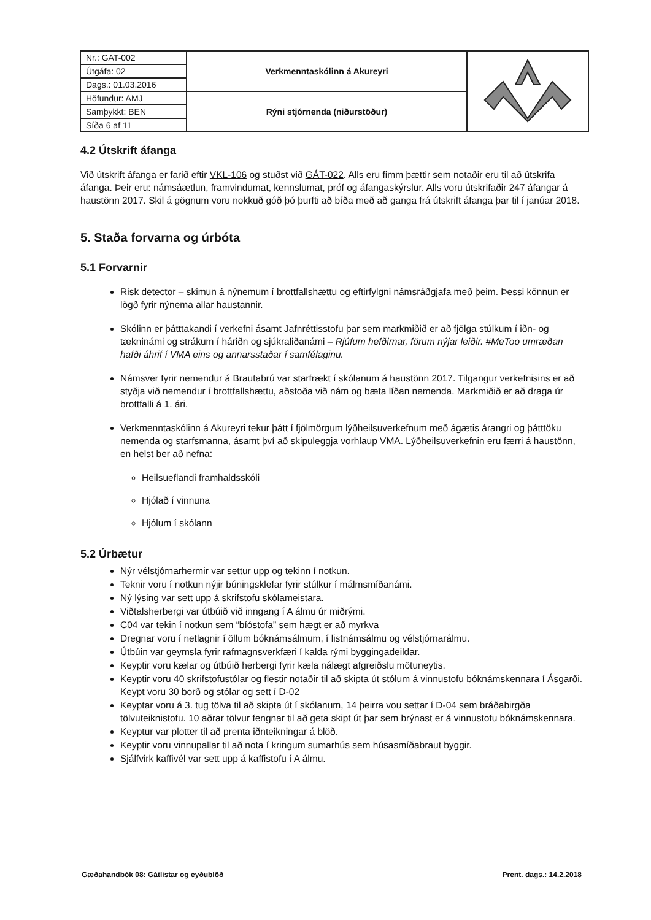| Nr.: GAT-002 | Verkmenntaskólinn á Akureyri | |
| Útgáfa: 02 | | |
| Dags.: 01.03.2016 | | |
| Höfundur: AMJ | Rýni stjórnenda (niðurstöður) | |
| Samþykkt: BEN | | |
| Síða 6 af 11 | | |
4.2 Útskrift áfanga
Við útskrift áfanga er farið eftir VKL-106 og stuðst við GÁT-022. Alls eru fimm þættir sem notaðir eru til að útskrifa áfanga. Þeir eru: námsáætlun, framvindumat, kennslumat, próf og áfangaskýrslur. Alls voru útskrifaðir 247 áfangar á haustönn 2017. Skil á gögnum voru nokkuð góð þó þurfti að bíða með að ganga frá útskrift áfanga þar til í janúar 2018.
5. Staða forvarna og úrbóta
5.1 Forvarnir
Risk detector – skimun á nýnemum í brottfallshættu og eftirfylgni námsráðgjafa með þeim. Þessi könnun er lögð fyrir nýnema allar haustannir.
Skólinn er þátttakandi í verkefni ásamt Jafnréttisstofu þar sem markmiðið er að fjölga stúlkum í iðn- og tækninámi og strákum í háriðn og sjúkraliðanámi – Rjúfum hefðirnar, förum nýjar leiðir. #MeToo umræðan hafði áhrif í VMA eins og annarsstaðar í samfélaginu.
Námsver fyrir nemendur á Brautabrú var starfrækt í skólanum á haustönn 2017. Tilgangur verkefnisins er að styðja við nemendur í brottfallshættu, aðstoða við nám og bæta líðan nemenda. Markmiðið er að draga úr brottfalli á 1. ári.
Verkmenntaskólinn á Akureyri tekur þátt í fjölmörgum lýðheilsuverkefnum með ágætis árangri og þátttöku nemenda og starfsmanna, ásamt því að skipuleggja vorhlaup VMA. Lýðheilsuverkefnin eru færri á haustönn, en helst ber að nefna:
Heilsueflandi framhaldsskóli
Hjólað í vinnuna
Hjólum í skólann
5.2 Úrbætur
Nýr vélstjórnarhermir var settur upp og tekinn í notkun.
Teknir voru í notkun nýjir búningsklefar fyrir stúlkur í málmsmíðanámi.
Ný lýsing var sett upp á skrifstofu skólameistara.
Viðtalsherbergi var útbúið við inngang í A álmu úr miðrými.
C04 var tekin í notkun sem “bíóstofa” sem hægt er að myrkva
Dregnar voru í netlagnir í öllum bóknámsálmum, í listnámsálmu og vélstjórnarálmu.
Útbúin var geymsla fyrir rafmagnsverkfæri í kalda rými byggingadeildar.
Keyptir voru kælar og útbúið herbergi fyrir kæla nálægt afgreiðslu mötuneytis.
Keyptir voru 40 skrifstofustólar og flestir notaðir til að skipta út stólum á vinnustofu bóknámskennara í Ásgarði. Keypt voru 30 borð og stólar og sett í D-02
Keyptar voru á 3. tug tölva til að skipta út í skólanum, 14 þeirra vou settar í D-04 sem bráðabirgða tölvuteiknistofu. 10 aðrar tölvur fengnar til að geta skipt út þar sem brýnast er á vinnustofu bóknámskennara.
Keyptur var plotter til að prenta iðnteikningar á blöð.
Keyptir voru vinnupallar til að nota í kringum sumarhús sem húsasmíðabraut byggir.
Sjálfvirk kaffivél var sett upp á kaffistofu í A álmu.
Gæðahandbók 08: Gátlistar og eyðublöð Prent. dags.: 14.2.2018